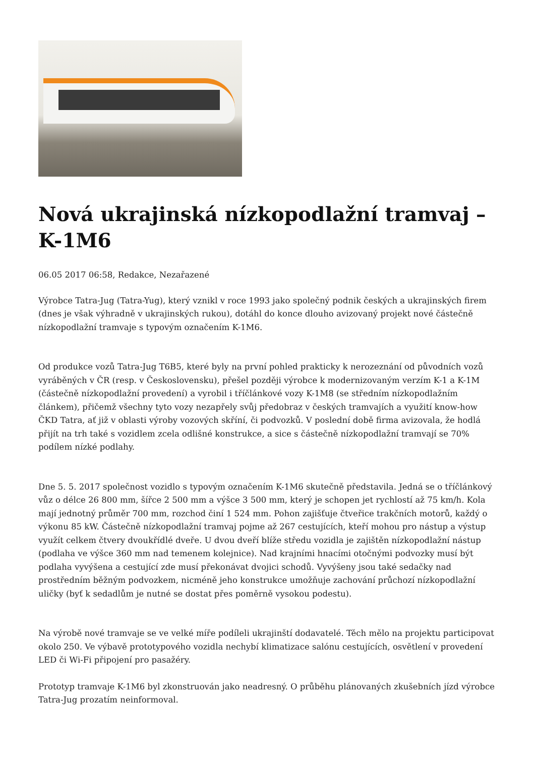Nová ukrajinská nízkopodlažní tramvaj – K-1M6
06.05 2017 06:58, Redakce, Nezařazené
Výrobce Tatra-Jug (Tatra-Yug), který vznikl v roce 1993 jako společný podnik českých a ukrajinských firem (dnes je však výhradně v ukrajinských rukou), dotáhl do konce dlouho avizovaný projekt nové částečně nízkopodlažní tramvaje s typovým označením K-1M6.
Od produkce vozů Tatra-Jug T6B5, které byly na první pohled prakticky k nerozeznání od původních vozů vyráběných v ČR (resp. v Československu), přešel později výrobce k modernizovaným verzím K-1 a K-1M (částečně nízkopodlažní provedení) a vyrobil i tříčlánkové vozy K-1M8 (se středním nízkopodlažním článkem), přičemž všechny tyto vozy nezapřely svůj předobraz v českých tramvajích a využití know-how ČKD Tatra, ať již v oblasti výroby vozových skříní, či podvozků. V poslední době firma avizovala, že hodlá přijít na trh také s vozidlem zcela odlišné konstrukce, a sice s částečně nízkopodlažní tramvají se 70% podílem nízké podlahy.
Dne 5. 5. 2017 společnost vozidlo s typovým označením K-1M6 skutečně představila. Jedná se o tříčlánkový vůz o délce 26 800 mm, šířce 2 500 mm a výšce 3 500 mm, který je schopen jet rychlostí až 75 km/h. Kola mají jednotný průměr 700 mm, rozchod činí 1 524 mm. Pohon zajišťuje čtveřice trakčních motorů, každý o výkonu 85 kW. Částečně nízkopodlažní tramvaj pojme až 267 cestujících, kteří mohou pro nástup a výstup využít celkem čtvery dvoukřídlé dveře. U dvou dveří blíže středu vozidla je zajištěn nízkopodlažní nástup (podlaha ve výšce 360 mm nad temenem kolejnice). Nad krajními hnacími otočnými podvozky musí být podlaha vyvýšena a cestující zde musí překonávat dvojici schodů. Vyvýšeny jsou také sedačky nad prostředním běžným podvozkem, nicméně jeho konstrukce umožňuje zachování průchozí nízkopodlažní uličky (byť k sedadlům je nutné se dostat přes poměrně vysokou podestu).
Na výrobě nové tramvaje se ve velké míře podíleli ukrajinští dodavatelé. Těch mělo na projektu participovat okolo 250. Ve výbavě prototypového vozidla nechybí klimatizace salónu cestujících, osvětlení v provedení LED či Wi-Fi připojení pro pasažéry.
Prototyp tramvaje K-1M6 byl zkonstruován jako neadresný. O průběhu plánovaných zkušebních jízd výrobce Tatra-Jug prozatím neinformoval.